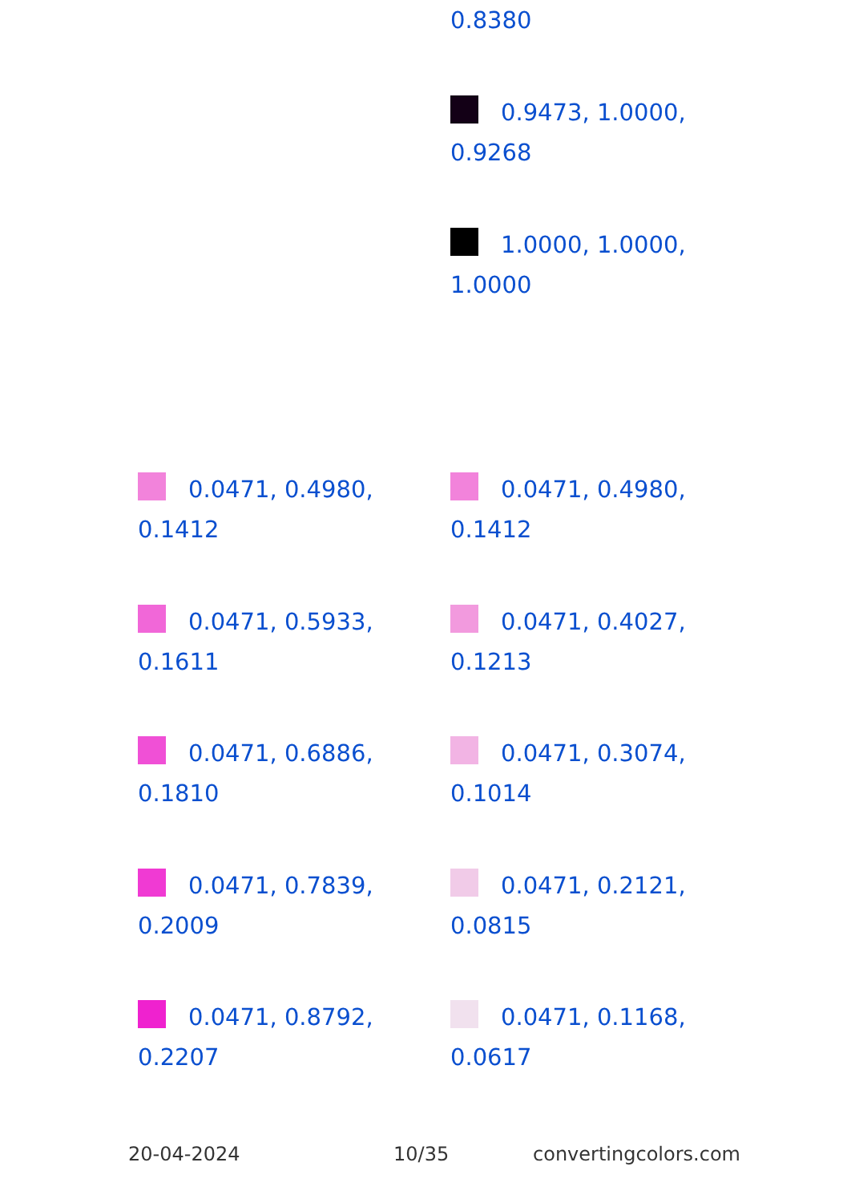0.8380
0.9473, 1.0000, 0.9268
1.0000, 1.0000, 1.0000
0.0471, 0.4980, 0.1412
0.0471, 0.4980, 0.1412
0.0471, 0.5933, 0.1611
0.0471, 0.4027, 0.1213
0.0471, 0.6886, 0.1810
0.0471, 0.3074, 0.1014
0.0471, 0.7839, 0.2009
0.0471, 0.2121, 0.0815
0.0471, 0.8792, 0.2207
0.0471, 0.1168, 0.0617
20-04-2024 10/35 convertingcolors.com